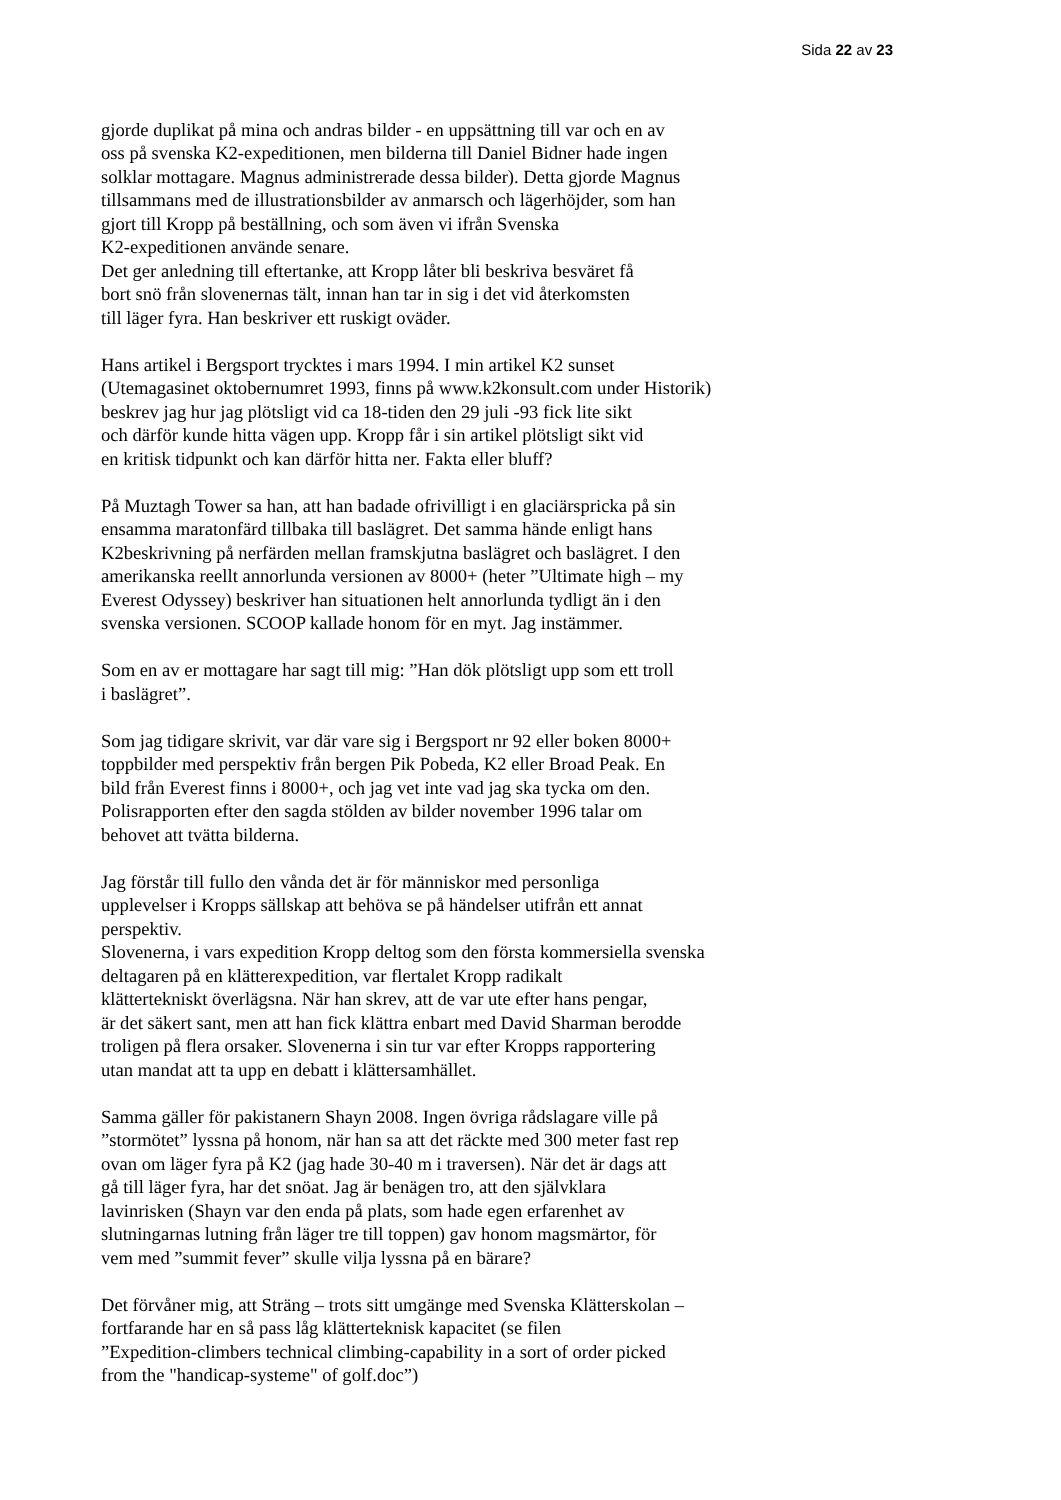Sida 22 av 23
gjorde duplikat på mina och andras bilder - en uppsättning till var och en av
oss på svenska K2-expeditionen, men bilderna till Daniel Bidner hade ingen
solklar mottagare. Magnus administrerade dessa bilder). Detta gjorde Magnus
tillsammans med de illustrationsbilder av anmarsch och lägerhöjder, som han
gjort till Kropp på beställning, och som även vi ifrån Svenska
K2-expeditionen använde senare.
Det ger anledning till eftertanke, att Kropp låter bli beskriva besväret få
bort snö från slovenernas tält, innan han tar in sig i det vid återkomsten
till läger fyra. Han beskriver ett ruskigt oväder.
Hans artikel i Bergsport trycktes i mars 1994. I min artikel K2 sunset
(Utemagasinet oktobernumret 1993, finns på www.k2konsult.com under Historik)
beskrev jag hur jag plötsligt vid ca 18-tiden den 29 juli -93 fick lite sikt
och därför kunde hitta vägen upp. Kropp får i sin artikel plötsligt sikt vid
en kritisk tidpunkt och kan därför hitta ner. Fakta eller bluff?
På Muztagh Tower sa han, att han badade ofrivilligt i en glaciärspricka på sin
ensamma maratonfärd tillbaka till baslägret. Det samma hände enligt hans
K2beskrivning på nerfärden mellan framskjutna baslägret och baslägret. I den
amerikanska reellt annorlunda versionen av 8000+ (heter ”Ultimate high – my
Everest Odyssey) beskriver han situationen helt annorlunda tydligt än i den
svenska versionen. SCOOP kallade honom för en myt. Jag instämmer.
Som en av er mottagare har sagt till mig: ”Han dök plötsligt upp som ett troll
i baslägret”.
Som jag tidigare skrivit, var där vare sig i Bergsport nr 92 eller boken 8000+
toppbilder med perspektiv från bergen Pik Pobeda, K2 eller Broad Peak. En
bild från Everest finns i 8000+, och jag vet inte vad jag ska tycka om den.
Polisrapporten efter den sagda stölden av bilder november 1996 talar om
behovet att tvätta bilderna.
Jag förstår till fullo den vånda det är för människor med personliga
upplevelser i Kropps sällskap att behöva se på händelser utifrån ett annat
perspektiv.
Slovenerna, i vars expedition Kropp deltog som den första kommersiella svenska
deltagaren på en klätterexpedition, var flertalet Kropp radikalt
klättertekniskt överlägsna. När han skrev, att de var ute efter hans pengar,
är det säkert sant, men att han fick klättra enbart med David Sharman berodde
troligen på flera orsaker. Slovenerna i sin tur var efter Kropps rapportering
utan mandat att ta upp en debatt i klättersamhället.
Samma gäller för pakistanern Shayn 2008. Ingen övriga rådslagare ville på
”stormötet” lyssna på honom, när han sa att det räckte med 300 meter fast rep
ovan om läger fyra på K2 (jag hade 30-40 m i traversen). När det är dags att
gå till läger fyra, har det snöat. Jag är benägen tro, att den självklara
lavinrisken (Shayn var den enda på plats, som hade egen erfarenhet av
slutningarnas lutning från läger tre till toppen) gav honom magsmärtor, för
vem med ”summit fever” skulle vilja lyssna på en bärare?
Det förvåner mig, att Sträng – trots sitt umgänge med Svenska Klätterskolan –
fortfarande har en så pass låg klätterteknisk kapacitet (se filen
”Expedition-climbers technical climbing-capability in a sort of order picked
from the "handicap-systeme" of golf.doc”)